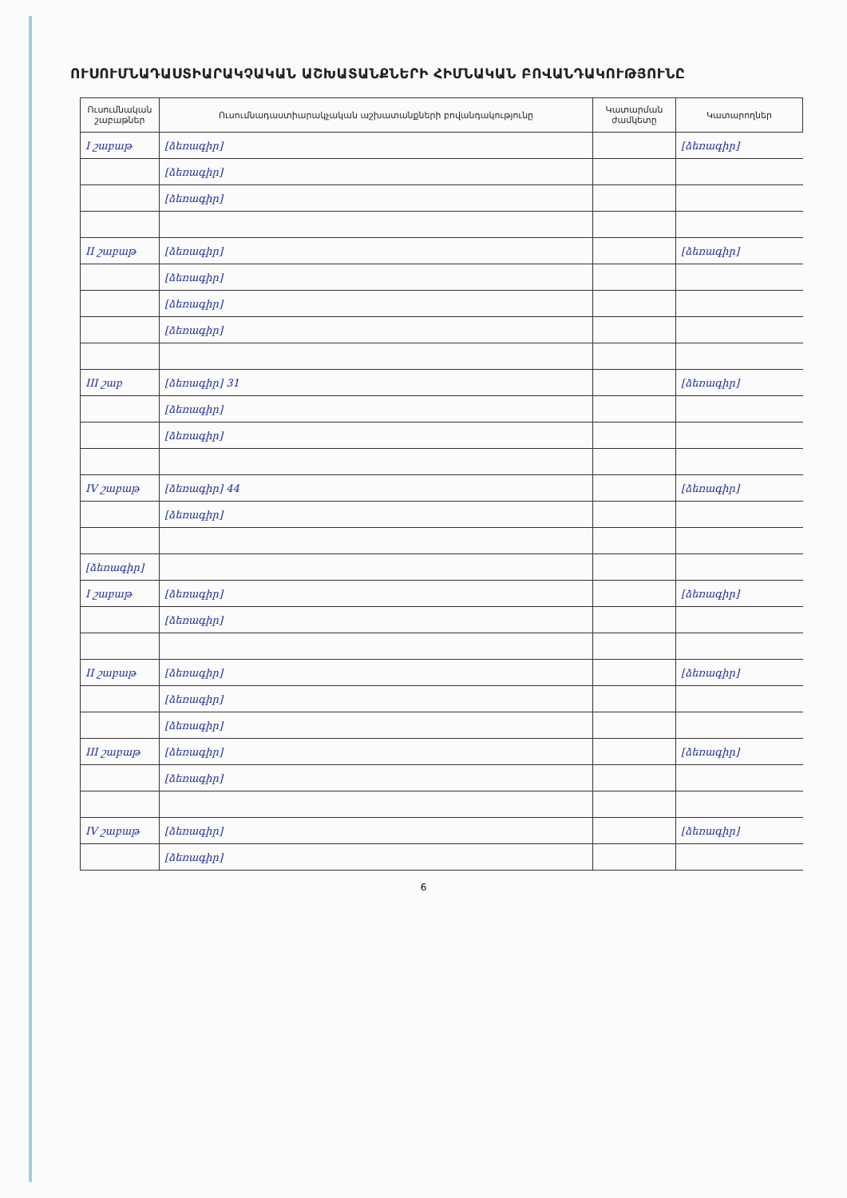ՈՒՍՈՒՄՆԱԴԱՍՏԻԱՐԱԿՉԱԿԱՆ ԱՇԽԱՏԱՆՔՆԵՐԻ ՀԻՄՆԱԿԱՆ ԲՈՎԱՆԴԱԿՈՒԹՅՈՒՆԸ
| Ուսումնական շաբաթներ | Ուսումնադաստիարակչական աշխատանքների բովանդակությունը | Կատարման ժամկետը | Կատարողներ |
| --- | --- | --- | --- |
| I շաբաթ | [ձեռագիր] | | [ձեռագիր] |
| | [ձեռագիր] | | |
| | [ձեռագիր] | | |
| II շաբաթ | [ձեռագիր] | | [ձեռագիր] |
| | [ձեռագիր] | | |
| | [ձեռագիր] | | |
| | [ձեռագիր] | | |
| III շաբ | [ձեռագիր] 31 | | [ձեռագիր] |
| | [ձեռագիր] | | |
| | [ձեռագիր] | | |
| IV շաբաթ | [ձեռագիր] 44 | | [ձեռագիր] |
| | [ձեռագիր] | | |
| [ձեռագիր] | | | |
| I շաբաթ | [ձեռագիր] | | [ձեռագիր] |
| | [ձեռագիր] | | |
| II շաբաթ | [ձեռագիր] | | [ձեռագիր] |
| | [ձեռագիր] | | |
| | [ձեռագիր] | | |
| III շաբաթ | [ձեռագիր] | | [ձեռագիր] |
| | [ձեռագիր] | | |
| IV շաբաթ | [ձեռագիր] | | [ձեռագիր] |
| | [ձեռագիր] | | |
6